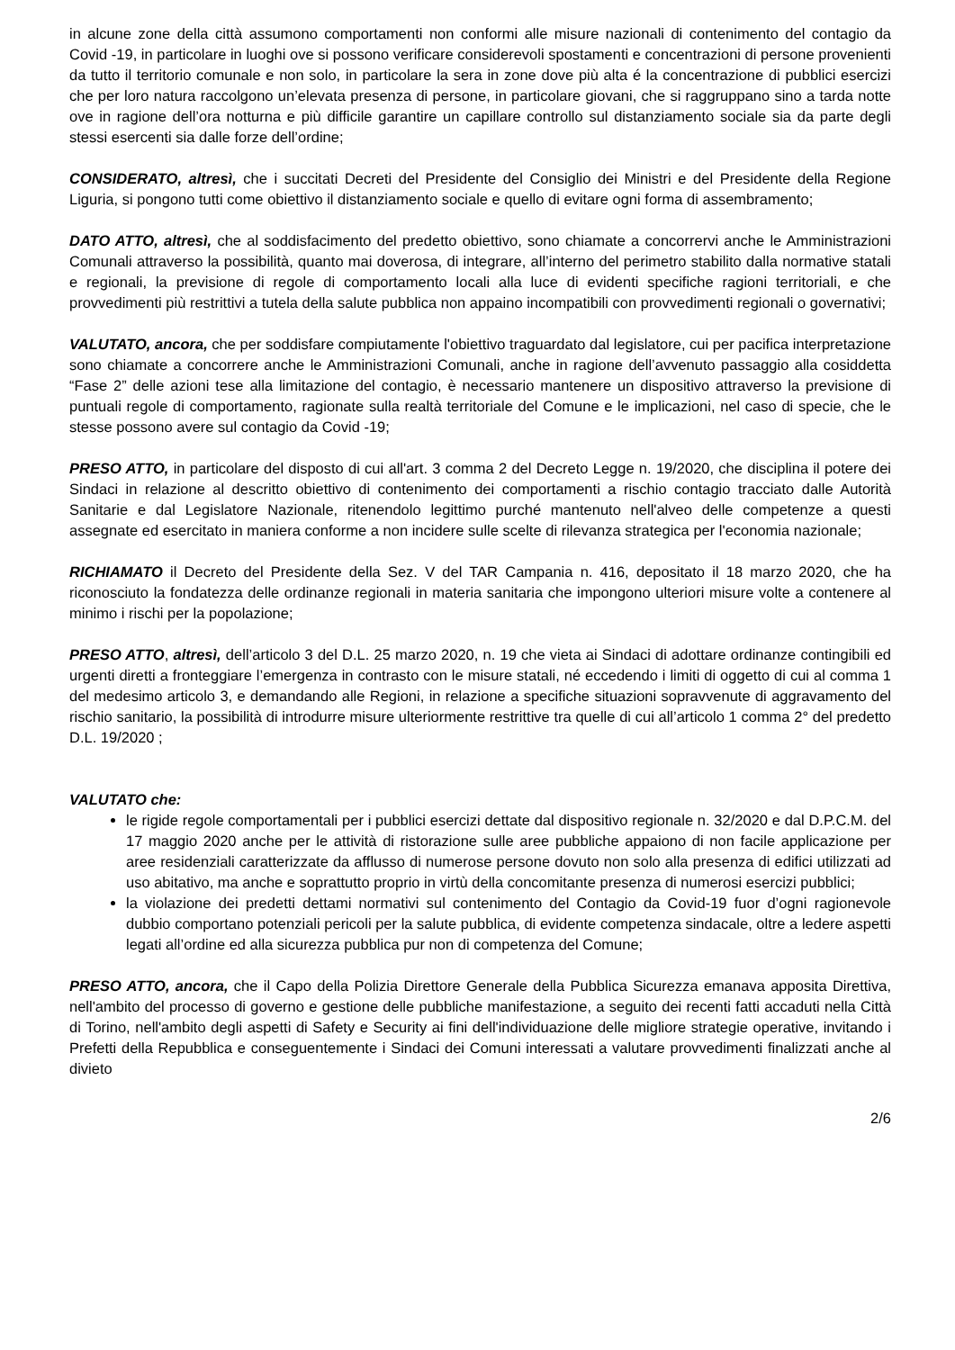in alcune zone della città assumono comportamenti non conformi alle misure nazionali di contenimento del contagio da Covid -19, in particolare in luoghi ove si possono verificare considerevoli spostamenti e concentrazioni di persone provenienti da tutto il territorio comunale e non solo, in particolare la sera in zone dove più alta é la concentrazione di pubblici esercizi che per loro natura raccolgono un’elevata presenza di persone, in particolare giovani, che si raggruppano sino a tarda notte ove in ragione dell’ora notturna e più difficile garantire un capillare controllo sul distanziamento sociale sia da parte degli stessi esercenti sia dalle forze dell’ordine;
CONSIDERATO, altresì, che i succitati Decreti del Presidente del Consiglio dei Ministri e del Presidente della Regione Liguria, si pongono tutti come obiettivo il distanziamento sociale e quello di evitare ogni forma di assembramento;
DATO ATTO, altresì, che al soddisfacimento del predetto obiettivo, sono chiamate a concorrervi anche le Amministrazioni Comunali attraverso la possibilità, quanto mai doverosa, di integrare, all’interno del perimetro stabilito dalla normative statali e regionali, la previsione di regole di comportamento locali alla luce di evidenti specifiche ragioni territoriali, e che provvedimenti più restrittivi a tutela della salute pubblica non appaino incompatibili con provvedimenti regionali o governativi;
VALUTATO, ancora, che per soddisfare compiutamente l'obiettivo traguardato dal legislatore, cui per pacifica interpretazione sono chiamate a concorrere anche le Amministrazioni Comunali, anche in ragione dell’avvenuto passaggio alla cosiddetta “Fase 2” delle azioni tese alla limitazione del contagio, è necessario mantenere un dispositivo attraverso la previsione di puntuali regole di comportamento, ragionate sulla realtà territoriale del Comune e le implicazioni, nel caso di specie, che le stesse possono avere sul contagio da Covid -19;
PRESO ATTO, in particolare del disposto di cui all'art. 3 comma 2 del Decreto Legge n. 19/2020, che disciplina il potere dei Sindaci in relazione al descritto obiettivo di contenimento dei comportamenti a rischio contagio tracciato dalle Autorità Sanitarie e dal Legislatore Nazionale, ritenendolo legittimo purché mantenuto nell'alveo delle competenze a questi assegnate ed esercitato in maniera conforme a non incidere sulle scelte di rilevanza strategica per l'economia nazionale;
RICHIAMATO il Decreto del Presidente della Sez. V del TAR Campania n. 416, depositato il 18 marzo 2020, che ha riconosciuto la fondatezza delle ordinanze regionali in materia sanitaria che impongono ulteriori misure volte a contenere al minimo i rischi per la popolazione;
PRESO ATTO, altresì, dell’articolo 3 del D.L. 25 marzo 2020, n. 19 che vieta ai Sindaci di adottare ordinanze contingibili ed urgenti diretti a fronteggiare l’emergenza in contrasto con le misure statali, né eccedendo i limiti di oggetto di cui al comma 1 del medesimo articolo 3, e demandando alle Regioni, in relazione a specifiche situazioni sopravvenute di aggravamento del rischio sanitario, la possibilità di introdurre misure ulteriormente restrittive tra quelle di cui all’articolo 1 comma 2° del predetto D.L. 19/2020 ;
VALUTATO che:
le rigide regole comportamentali per i pubblici esercizi dettate dal dispositivo regionale n. 32/2020 e dal D.P.C.M. del 17 maggio 2020 anche per le attività di ristorazione sulle aree pubbliche appaiono di non facile applicazione per aree residenziali caratterizzate da afflusso di numerose persone dovuto non solo alla presenza di edifici utilizzati ad uso abitativo, ma anche e soprattutto proprio in virtù della concomitante presenza di numerosi esercizi pubblici;
la violazione dei predetti dettami normativi sul contenimento del Contagio da Covid-19 fuor d’ogni ragionevole dubbio comportano potenziali pericoli per la salute pubblica, di evidente competenza sindacale, oltre a ledere aspetti legati all’ordine ed alla sicurezza pubblica pur non di competenza del Comune;
PRESO ATTO, ancora, che il Capo della Polizia Direttore Generale della Pubblica Sicurezza emanava apposita Direttiva, nell'ambito del processo di governo e gestione delle pubbliche manifestazione, a seguito dei recenti fatti accaduti nella Città di Torino, nell'ambito degli aspetti di Safety e Security ai fini dell'individuazione delle migliore strategie operative, invitando i Prefetti della Repubblica e conseguentemente i Sindaci dei Comuni interessati a valutare provvedimenti finalizzati anche al divieto
2/6